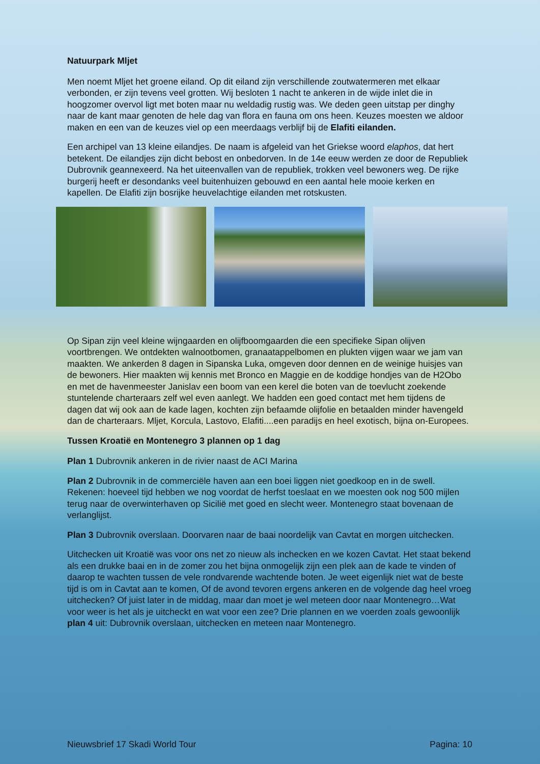Natuurpark Mljet
Men noemt Mljet het groene eiland. Op dit eiland zijn verschillende zoutwatermeren met elkaar verbonden, er zijn tevens veel grotten. Wij besloten 1 nacht te ankeren in de wijde inlet die in hoogzomer overvol ligt met boten maar nu weldadig rustig was. We deden geen uitstap per dinghy naar de kant maar genoten de hele dag van flora en fauna om ons heen. Keuzes moesten we aldoor maken en een van de keuzes viel op een meerdaags verblijf bij de Elafiti eilanden.
Een archipel van 13 kleine eilandjes. De naam is afgeleid van het Griekse woord elaphos, dat hert betekent. De eilandjes zijn dicht bebost en onbedorven. In de 14e eeuw werden ze door de Republiek Dubrovnik geannexeerd. Na het uiteenvallen van de republiek, trokken veel bewoners weg. De rijke burgerij heeft er desondanks veel buitenhuizen gebouwd en een aantal hele mooie kerken en kapellen. De Elafiti zijn bosrijke heuvelachtige eilanden met rotskusten.
Op Sipan zijn veel kleine wijngaarden en olijfboomgaarden die een specifieke Sipan olijven voortbrengen. We ontdekten walnootbomen, granaatappelbomen en plukten vijgen waar we jam van maakten. We ankerden 8 dagen in Sipanska Luka, omgeven door dennen en de weinige huisjes van de bewoners. Hier maakten wij kennis met Bronco en Maggie en de koddige hondjes van de H2Obo en met de havenmeester Janislav een boom van een kerel die boten van de toevlucht zoekende stuntelende charteraars zelf wel even aanlegt. We hadden een goed contact met hem tijdens de dagen dat wij ook aan de kade lagen, kochten zijn befaamde olijfolie en betaalden minder havengeld dan de charteraars. Mljet, Korcula, Lastovo, Elafiti....een paradijs en heel exotisch, bijna on-Europees.
Tussen Kroatië en Montenegro 3 plannen op 1 dag
Plan 1 Dubrovnik ankeren in de rivier naast de ACI Marina
Plan 2 Dubrovnik in de commerciële haven aan een boei liggen niet goedkoop en in de swell. Rekenen: hoeveel tijd hebben we nog voordat de herfst toeslaat en we moesten ook nog 500 mijlen terug naar de overwinterhaven op Sicilië met goed en slecht weer. Montenegro staat bovenaan de verlanglijst.
Plan 3 Dubrovnik overslaan. Doorvaren naar de baai noordelijk van Cavtat en morgen uitchecken.
Uitchecken uit Kroatië was voor ons net zo nieuw als inchecken en we kozen Cavtat. Het staat bekend als een drukke baai en in de zomer zou het bijna onmogelijk zijn een plek aan de kade te vinden of daarop te wachten tussen de vele rondvarende wachtende boten. Je weet eigenlijk niet wat de beste tijd is om in Cavtat aan te komen, Of de avond tevoren ergens ankeren en de volgende dag heel vroeg uitchecken? Of juist later in de middag, maar dan moet je wel meteen door naar Montenegro…Wat voor weer is het als je uitcheckt en wat voor een zee? Drie plannen en we voerden zoals gewoonlijk plan 4 uit: Dubrovnik overslaan, uitchecken en meteen naar Montenegro.
Nieuwsbrief 17 Skadi World Tour Pagina: 10